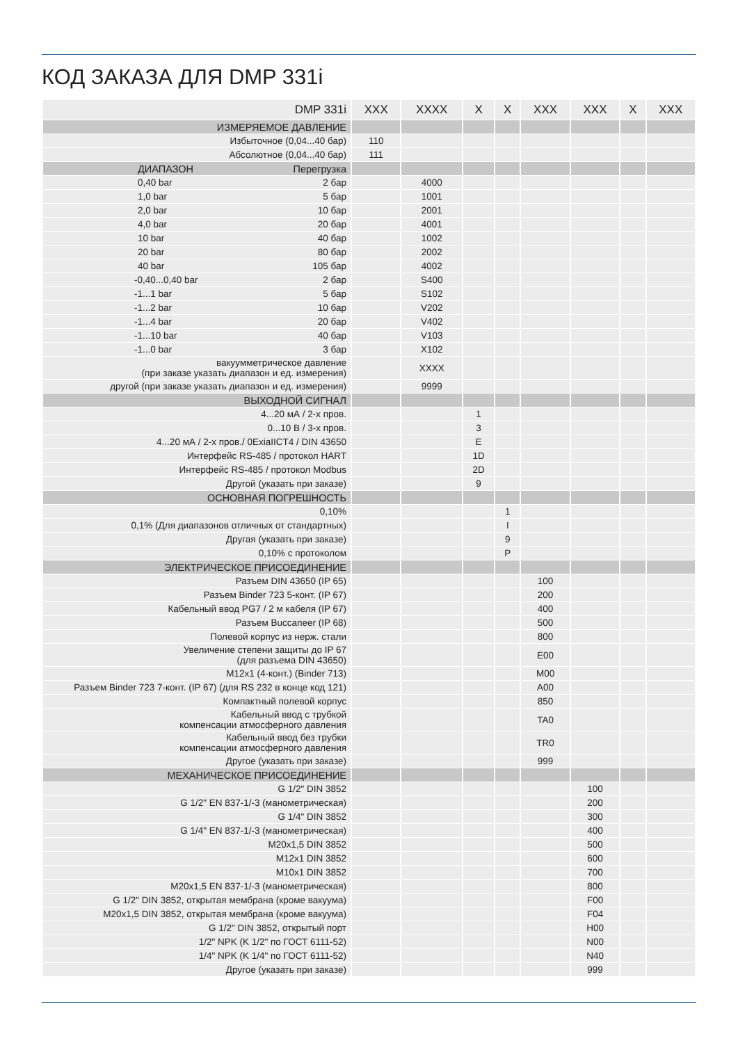КОД ЗАКАЗА ДЛЯ DMP 331i
| DMP 331i | XXX | XXXX | X | X | XXX | XXX | X | XXX |
| --- | --- | --- | --- | --- | --- | --- | --- | --- |
| ИЗМЕРЯЕМОЕ ДАВЛЕНИЕ | | | | | | | | |
| Избыточное (0,04...40 бар) | 110 | | | | | | | |
| Абсолютное (0,04...40 бар) | 111 | | | | | | | |
| ДИАПАЗОН Перегрузка | | | | | | | | |
| 0,40 bar 2 бар | | 4000 | | | | | | |
| 1,0 bar 5 бар | | 1001 | | | | | | |
| 2,0 bar 10 бар | | 2001 | | | | | | |
| 4,0 bar 20 бар | | 4001 | | | | | | |
| 10 bar 40 бар | | 1002 | | | | | | |
| 20 bar 80 бар | | 2002 | | | | | | |
| 40 bar 105 бар | | 4002 | | | | | | |
| -0,40...0,40 bar 2 бар | | S400 | | | | | | |
| -1...1 bar 5 бар | | S102 | | | | | | |
| -1...2 bar 10 бар | | V202 | | | | | | |
| -1...4 bar 20 бар | | V402 | | | | | | |
| -1...10 bar 40 бар | | V103 | | | | | | |
| -1...0 bar 3 бар | | X102 | | | | | | |
| вакуумметрическое давление (при заказе указать диапазон и ед. измерения) | | XXXX | | | | | | |
| другой (при заказе указать диапазон и ед. измерения) | | 9999 | | | | | | |
| ВЫХОДНОЙ СИГНАЛ | | | | | | | | |
| 4...20 мА / 2-х пров. | | | 1 | | | | | |
| 0...10 В / 3-х пров. | | | 3 | | | | | |
| 4...20 мА / 2-х пров./ 0ExiaIICT4 / DIN 43650 | | | E | | | | | |
| Интерфейс RS-485 / протокол HART | | | 1D | | | | | |
| Интерфейс RS-485 / протокол Modbus | | | 2D | | | | | |
| Другой (указать при заказе) | | | 9 | | | | | |
| ОСНОВНАЯ ПОГРЕШНОСТЬ | | | | | | | | |
| 0,10% | | | | 1 | | | | |
| 0,1% (Для диапазонов отличных от стандартных) | | | | I | | | | |
| Другая (указать при заказе) | | | | 9 | | | | |
| 0,10% с протоколом | | | | P | | | | |
| ЭЛЕКТРИЧЕСКОЕ ПРИСОЕДИНЕНИЕ | | | | | | | | |
| Разъем DIN 43650 (IP 65) | | | | | 100 | | | |
| Разъем Binder 723 5-конт. (IP 67) | | | | | 200 | | | |
| Кабельный ввод PG7 / 2 м кабеля (IP 67) | | | | | 400 | | | |
| Разъем Buccaneer (IP 68) | | | | | 500 | | | |
| Полевой корпус из нерж. стали | | | | | 800 | | | |
| Увеличение степени защиты до IP 67 (для разъема DIN 43650) | | | | | E00 | | | |
| M12x1 (4-конт.) (Binder 713) | | | | | M00 | | | |
| Разъем Binder 723 7-конт. (IP 67) (для RS 232 в конце код 121) | | | | | A00 | | | |
| Компактный полевой корпус | | | | | 850 | | | |
| Кабельный ввод с трубкой компенсации атмосферного давления | | | | | TA0 | | | |
| Кабельный ввод без трубки компенсации атмосферного давления | | | | | TR0 | | | |
| Другое (указать при заказе) | | | | | 999 | | | |
| МЕХАНИЧЕСКОЕ ПРИСОЕДИНЕНИЕ | | | | | | | | |
| G 1/2" DIN 3852 | | | | | | 100 | | |
| G 1/2" EN 837-1/-3 (манометрическая) | | | | | | 200 | | |
| G 1/4" DIN 3852 | | | | | | 300 | | |
| G 1/4" EN 837-1/-3 (манометрическая) | | | | | | 400 | | |
| M20x1,5 DIN 3852 | | | | | | 500 | | |
| M12x1 DIN 3852 | | | | | | 600 | | |
| M10x1 DIN 3852 | | | | | | 700 | | |
| M20x1,5 EN 837-1/-3 (манометрическая) | | | | | | 800 | | |
| G 1/2" DIN 3852, открытая мембрана (кроме вакуума) | | | | | | F00 | | |
| M20x1,5 DIN 3852, открытая мембрана (кроме вакуума) | | | | | | F04 | | |
| G 1/2" DIN 3852, открытый порт | | | | | | H00 | | |
| 1/2" NPK (K 1/2" по ГОСТ 6111-52) | | | | | | N00 | | |
| 1/4" NPK (K 1/4" по ГОСТ 6111-52) | | | | | | N40 | | |
| Другое (указать при заказе) | | | | | | 999 | | |